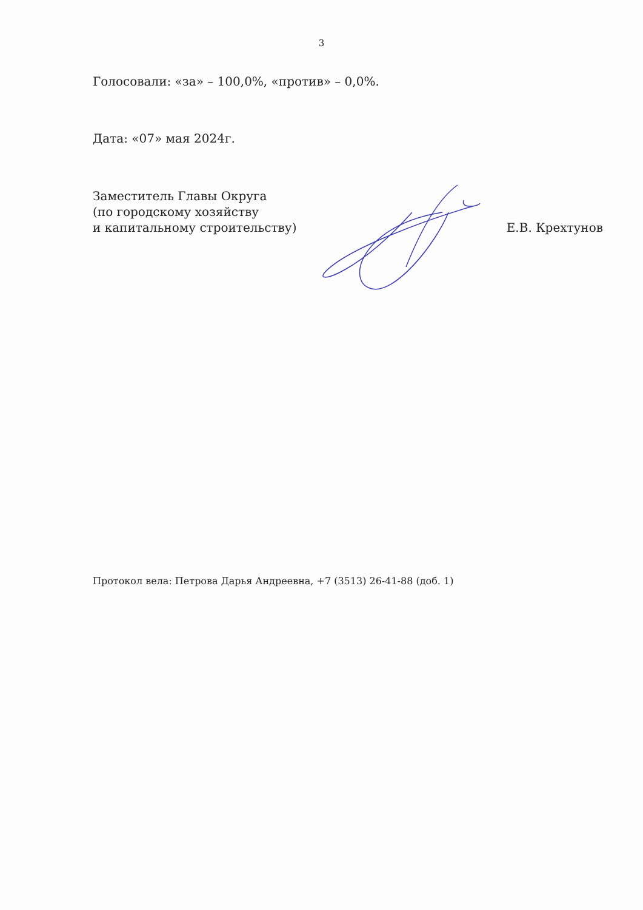3
Голосовали: «за» – 100,0%, «против» – 0,0%.
Дата: «07» мая 2024г.
Заместитель Главы Округа
(по городскому хозяйству
и капитальному строительству)
Е.В. Крехтунов
Протокол вела: Петрова Дарья Андреевна, +7 (3513) 26-41-88 (доб. 1)